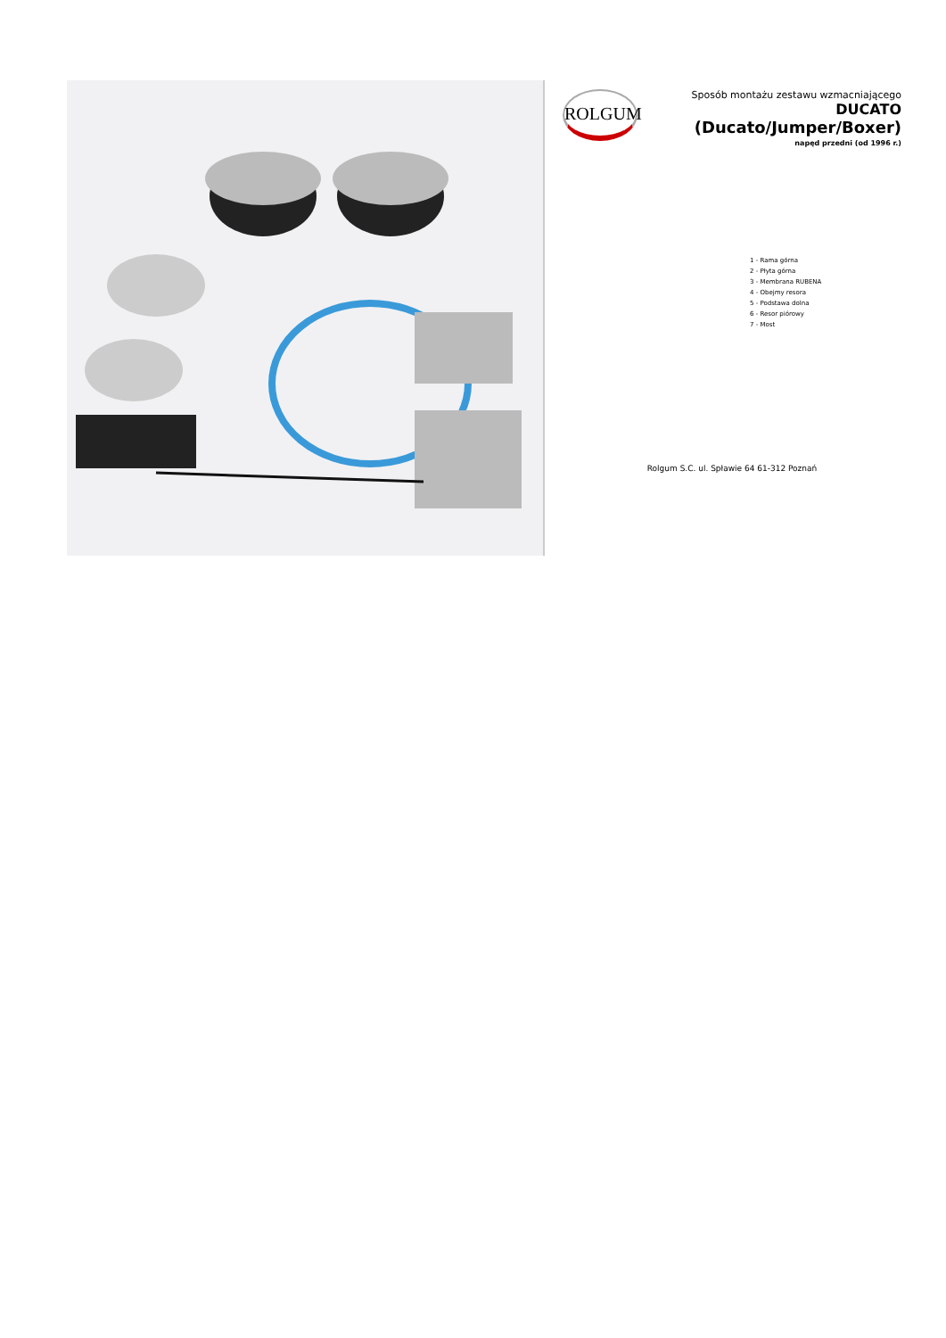ROLGUM
Sposób montażu zestawu wzmacniającego
DUCATO
(Ducato/Jumper/Boxer)
napęd przedni (od 1996 r.)
1 - Rama górna
2 - Płyta górna
3 - Membrana RUBENA
4 - Obejmy resora
5 - Podstawa dolna
6 - Resor piórowy
7 - Most
Rolgum S.C. ul. Spławie 64 61-312 Poznań